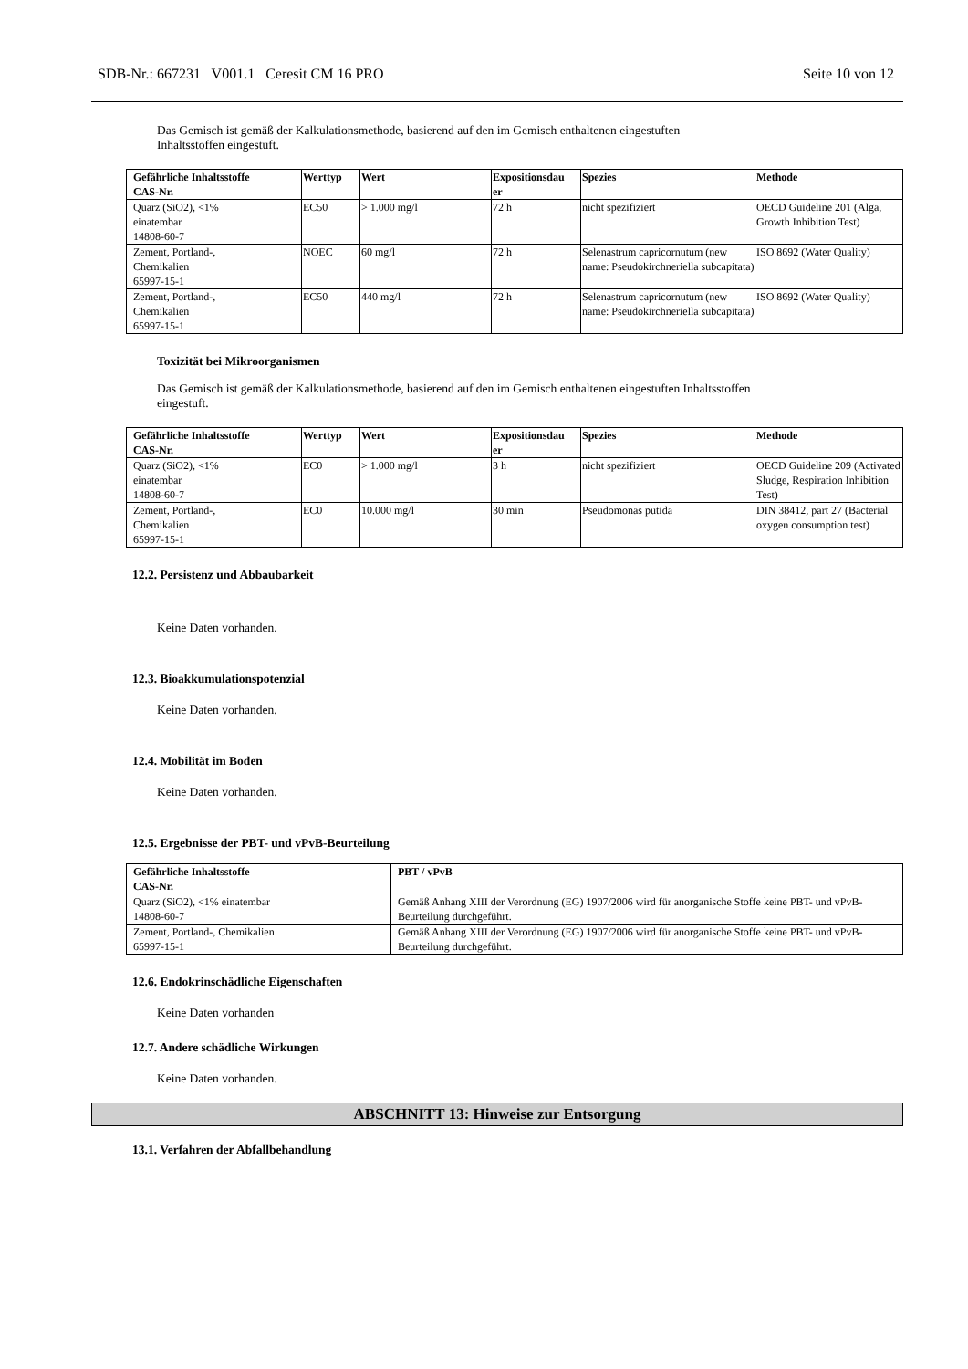SDB-Nr.: 667231 V001.1 Ceresit CM 16 PRO Seite 10 von 12
Das Gemisch ist gemäß der Kalkulationsmethode, basierend auf den im Gemisch enthaltenen eingestuften
Inhaltsstoffen eingestuft.
| Gefährliche Inhaltsstoffe CAS-Nr. | Werttyp | Wert | Expositionsdau er | Spezies | Methode |
| --- | --- | --- | --- | --- | --- |
| Quarz (SiO2), <1% einatembar 14808-60-7 | EC50 | > 1.000 mg/l | 72 h | nicht spezifiziert | OECD Guideline 201 (Alga, Growth Inhibition Test) |
| Zement, Portland-, Chemikalien 65997-15-1 | NOEC | 60 mg/l | 72 h | Selenastrum capricornutum (new name: Pseudokirchneriella subcapitata) | ISO 8692 (Water Quality) |
| Zement, Portland-, Chemikalien 65997-15-1 | EC50 | 440 mg/l | 72 h | Selenastrum capricornutum (new name: Pseudokirchneriella subcapitata) | ISO 8692 (Water Quality) |
Toxizität bei Mikroorganismen
Das Gemisch ist gemäß der Kalkulationsmethode, basierend auf den im Gemisch enthaltenen eingestuften Inhaltsstoffen
eingestuft.
| Gefährliche Inhaltsstoffe CAS-Nr. | Werttyp | Wert | Expositionsdau er | Spezies | Methode |
| --- | --- | --- | --- | --- | --- |
| Quarz (SiO2), <1% einatembar 14808-60-7 | EC0 | > 1.000 mg/l | 3 h | nicht spezifiziert | OECD Guideline 209 (Activated Sludge, Respiration Inhibition Test) |
| Zement, Portland-, Chemikalien 65997-15-1 | EC0 | 10.000 mg/l | 30 min | Pseudomonas putida | DIN 38412, part 27 (Bacterial oxygen consumption test) |
12.2. Persistenz und Abbaubarkeit
Keine Daten vorhanden.
12.3. Bioakkumulationspotenzial
Keine Daten vorhanden.
12.4. Mobilität im Boden
Keine Daten vorhanden.
12.5. Ergebnisse der PBT- und vPvB-Beurteilung
| Gefährliche Inhaltsstoffe CAS-Nr. | PBT / vPvB |
| --- | --- |
| Quarz (SiO2), <1% einatembar 14808-60-7 | Gemäß Anhang XIII der Verordnung (EG) 1907/2006 wird für anorganische Stoffe keine PBT- und vPvB-Beurteilung durchgeführt. |
| Zement, Portland-, Chemikalien 65997-15-1 | Gemäß Anhang XIII der Verordnung (EG) 1907/2006 wird für anorganische Stoffe keine PBT- und vPvB-Beurteilung durchgeführt. |
12.6. Endokrinschädliche Eigenschaften
Keine Daten vorhanden
12.7. Andere schädliche Wirkungen
Keine Daten vorhanden.
ABSCHNITT 13: Hinweise zur Entsorgung
13.1. Verfahren der Abfallbehandlung